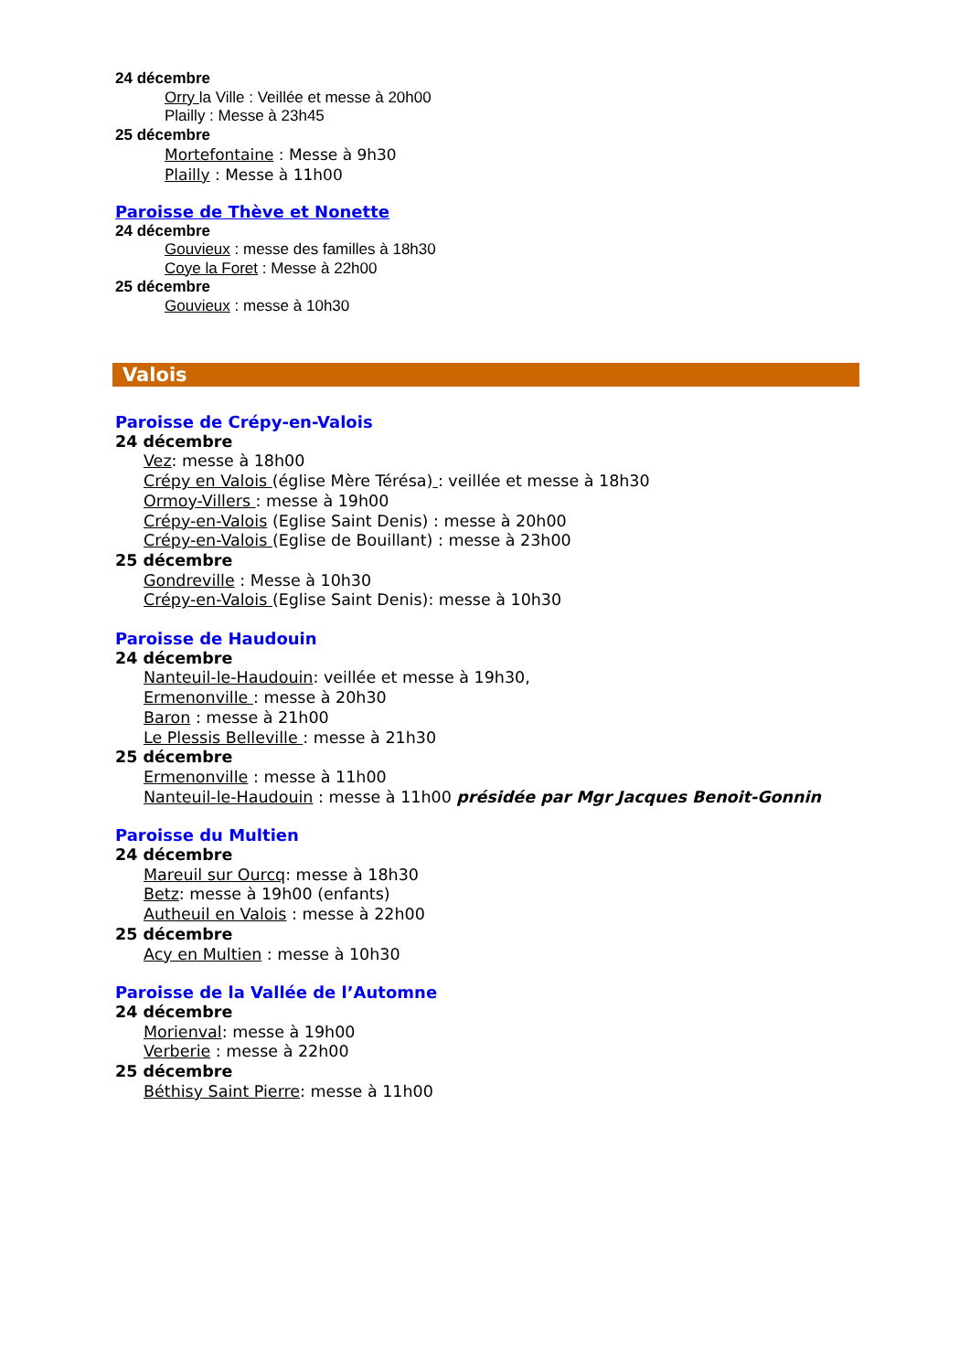24 décembre
Orry la Ville : Veillée et messe à 20h00
Plailly : Messe à 23h45
25 décembre
Mortefontaine : Messe à 9h30
Plailly : Messe à 11h00
Paroisse de Thève et Nonette
24 décembre
Gouvieux : messe des familles à 18h30
Coye la Foret : Messe à 22h00
25 décembre
Gouvieux : messe à 10h30
Valois
Paroisse de Crépy-en-Valois
24 décembre
Vez: messe à 18h00
Crépy en Valois (église Mère Térésa) : veillée et messe à 18h30
Ormoy-Villers : messe à 19h00
Crépy-en-Valois (Eglise Saint Denis) : messe à 20h00
Crépy-en-Valois (Eglise de Bouillant) : messe à 23h00
25 décembre
Gondreville : Messe à 10h30
Crépy-en-Valois (Eglise Saint Denis): messe à 10h30
Paroisse de Haudouin
24 décembre
Nanteuil-le-Haudouin: veillée et messe à 19h30,
Ermenonville : messe à 20h30
Baron : messe à 21h00
Le Plessis Belleville : messe à 21h30
25 décembre
Ermenonville : messe à 11h00
Nanteuil-le-Haudouin : messe à 11h00 présidée par Mgr Jacques Benoit-Gonnin
Paroisse du Multien
24 décembre
Mareuil sur Ourcq: messe à 18h30
Betz: messe à 19h00 (enfants)
Autheuil en Valois : messe à 22h00
25 décembre
Acy en Multien : messe à 10h30
Paroisse de la Vallée de l’Automne
24 décembre
Morienval: messe à 19h00
Verberie : messe à 22h00
25 décembre
Béthisy Saint Pierre: messe à 11h00